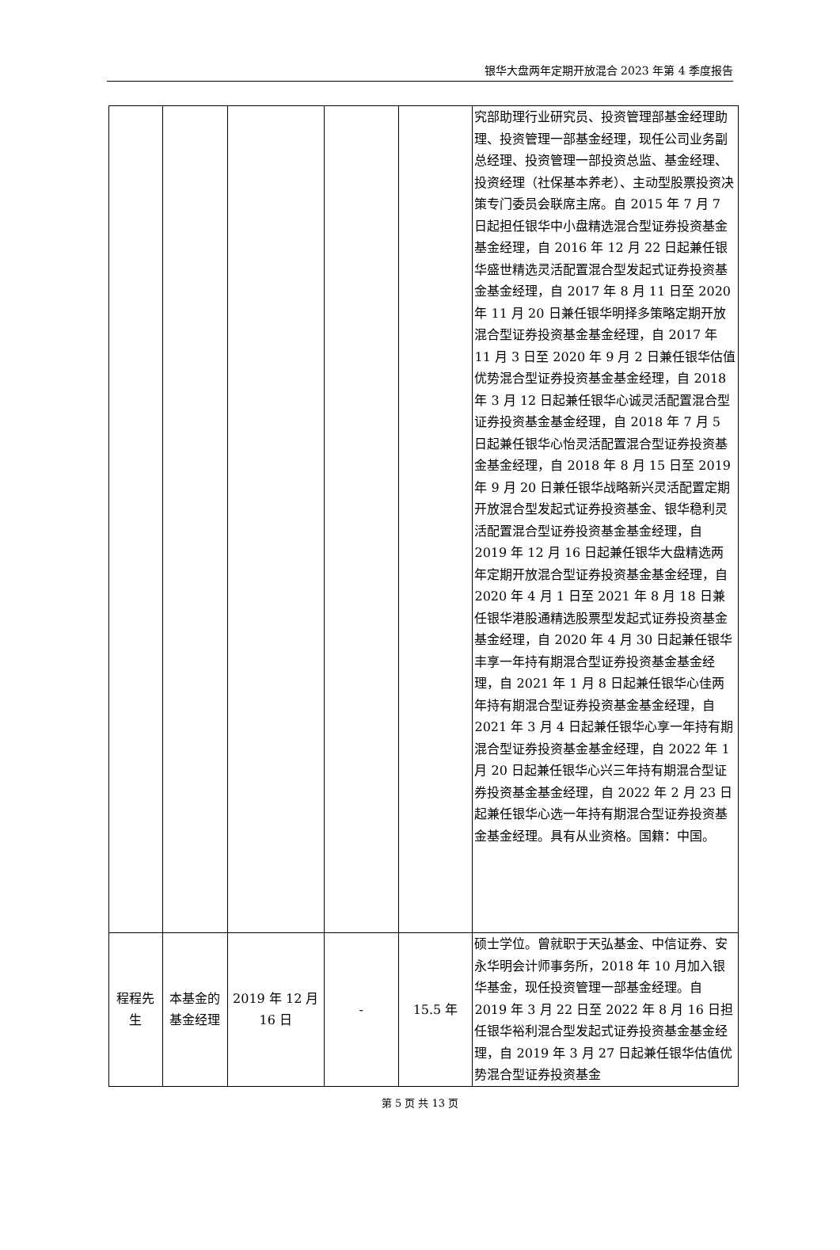银华大盘两年定期开放混合 2023 年第 4 季度报告
| | | | | | 究部助理行业研究员、投资管理部基金经理助理、投资管理一部基金经理，现任公司业务副总经理、投资管理一部投资总监、基金经理、投资经理（社保基本养老）、主动型股票投资决策专门委员会联席主席。自 2015 年 7 月 7 日起担任银华中小盘精选混合型证券投资基金基金经理，自 2016 年 12 月 22 日起兼任银华盛世精选灵活配置混合型发起式证券投资基金基金经理，自 2017 年 8 月 11 日至 2020 年 11 月 20 日兼任银华明择多策略定期开放混合型证券投资基金基金经理，自 2017 年 11 月 3 日至 2020 年 9 月 2 日兼任银华估值优势混合型证券投资基金基金经理，自 2018 年 3 月 12 日起兼任银华心诚灵活配置混合型证券投资基金基金经理，自 2018 年 7 月 5 日起兼任银华心怡灵活配置混合型证券投资基金基金经理，自 2018 年 8 月 15 日至 2019 年 9 月 20 日兼任银华战略新兴灵活配置定期开放混合型发起式证券投资基金、银华稳利灵活配置混合型证券投资基金基金经理，自 2019 年 12 月 16 日起兼任银华大盘精选两年定期开放混合型证券投资基金基金经理，自 2020 年 4 月 1 日至 2021 年 8 月 18 日兼任银华港股通精选股票型发起式证券投资基金基金经理，自 2020 年 4 月 30 日起兼任银华丰享一年持有期混合型证券投资基金基金经理，自 2021 年 1 月 8 日起兼任银华心佳两年持有期混合型证券投资基金基金经理，自 2021 年 3 月 4 日起兼任银华心享一年持有期混合型证券投资基金基金经理，自 2022 年 1 月 20 日起兼任银华心兴三年持有期混合型证券投资基金基金经理，自 2022 年 2 月 23 日起兼任银华心选一年持有期混合型证券投资基金基金经理。具有从业资格。国籍：中国。 |
| 程程先生 | 本基金的基金经理 | 2019 年 12 月 16 日 | - | 15.5 年 | 硕士学位。曾就职于天弘基金、中信证券、安永华明会计师事务所，2018 年 10 月加入银华基金，现任投资管理一部基金经理。自 2019 年 3 月 22 日至 2022 年 8 月 16 日担任银华裕利混合型发起式证券投资基金基金经理，自 2019 年 3 月 27 日起兼任银华估值优势混合型证券投资基金 |
第 5 页 共 13 页